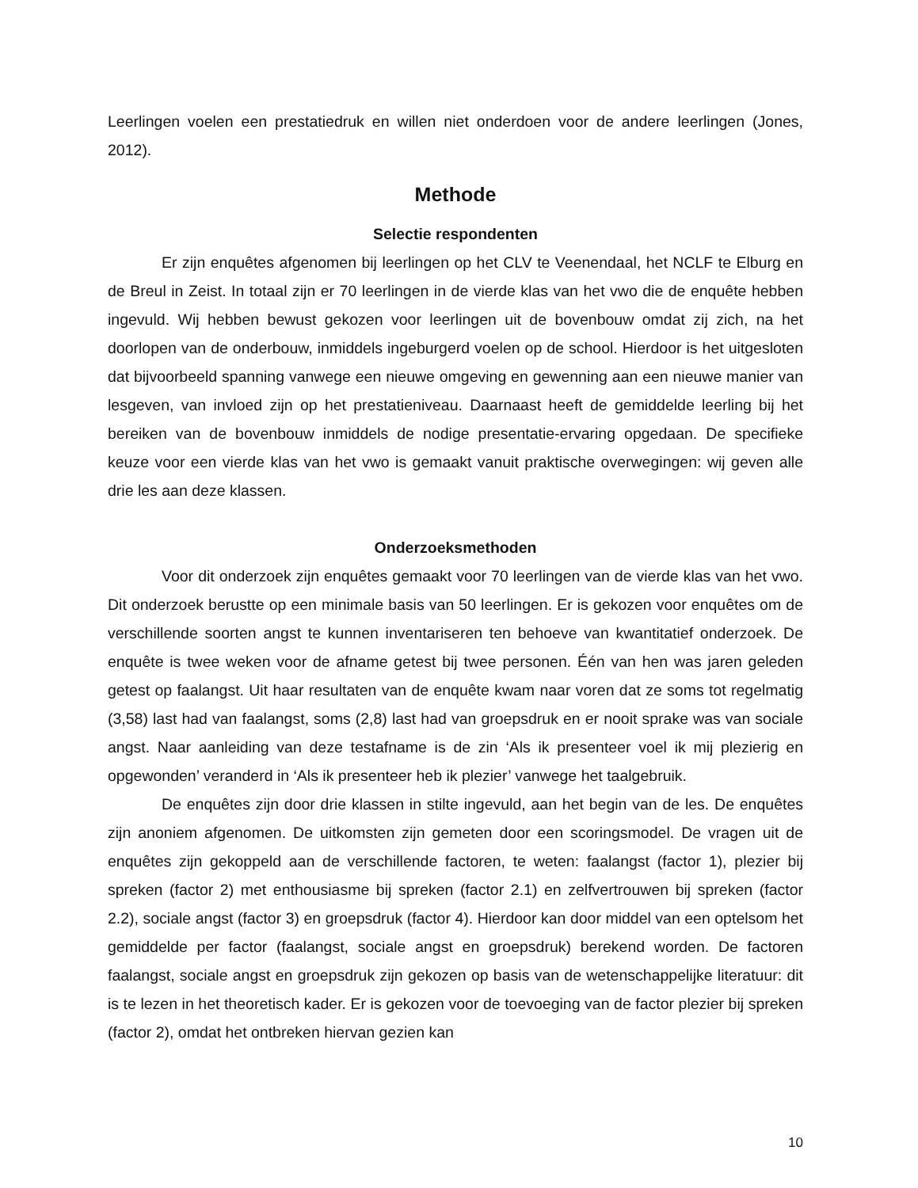Leerlingen voelen een prestatiedruk en willen niet onderdoen voor de andere leerlingen (Jones, 2012).
Methode
Selectie respondenten
Er zijn enquêtes afgenomen bij leerlingen op het CLV te Veenendaal, het NCLF te Elburg en de Breul in Zeist. In totaal zijn er 70 leerlingen in de vierde klas van het vwo die de enquête hebben ingevuld. Wij hebben bewust gekozen voor leerlingen uit de bovenbouw omdat zij zich, na het doorlopen van de onderbouw, inmiddels ingeburgerd voelen op de school. Hierdoor is het uitgesloten dat bijvoorbeeld spanning vanwege een nieuwe omgeving en gewenning aan een nieuwe manier van lesgeven, van invloed zijn op het prestatieniveau. Daarnaast heeft de gemiddelde leerling bij het bereiken van de bovenbouw inmiddels de nodige presentatie-ervaring opgedaan. De specifieke keuze voor een vierde klas van het vwo is gemaakt vanuit praktische overwegingen: wij geven alle drie les aan deze klassen.
Onderzoeksmethoden
Voor dit onderzoek zijn enquêtes gemaakt voor 70 leerlingen van de vierde klas van het vwo. Dit onderzoek berustte op een minimale basis van 50 leerlingen. Er is gekozen voor enquêtes om de verschillende soorten angst te kunnen inventariseren ten behoeve van kwantitatief onderzoek. De enquête is twee weken voor de afname getest bij twee personen. Één van hen was jaren geleden getest op faalangst. Uit haar resultaten van de enquête kwam naar voren dat ze soms tot regelmatig (3,58) last had van faalangst, soms (2,8) last had van groepsdruk en er nooit sprake was van sociale angst. Naar aanleiding van deze testafname is de zin ‘Als ik presenteer voel ik mij plezierig en opgewonden’ veranderd in ‘Als ik presenteer heb ik plezier’ vanwege het taalgebruik.
De enquêtes zijn door drie klassen in stilte ingevuld, aan het begin van de les. De enquêtes zijn anoniem afgenomen. De uitkomsten zijn gemeten door een scoringsmodel. De vragen uit de enquêtes zijn gekoppeld aan de verschillende factoren, te weten: faalangst (factor 1), plezier bij spreken (factor 2) met enthousiasme bij spreken (factor 2.1) en zelfvertrouwen bij spreken (factor 2.2), sociale angst (factor 3) en groepsdruk (factor 4). Hierdoor kan door middel van een optelsom het gemiddelde per factor (faalangst, sociale angst en groepsdruk) berekend worden. De factoren faalangst, sociale angst en groepsdruk zijn gekozen op basis van de wetenschappelijke literatuur: dit is te lezen in het theoretisch kader. Er is gekozen voor de toevoeging van de factor plezier bij spreken (factor 2), omdat het ontbreken hiervan gezien kan
10